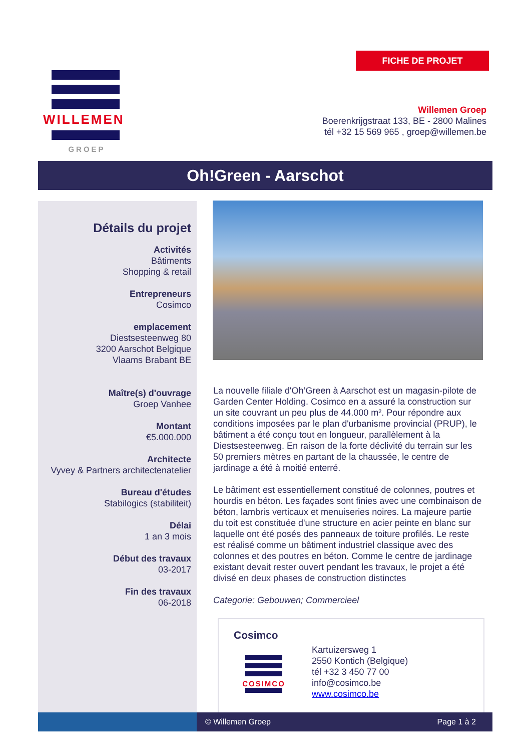FICHE DE PROJET
WILLEMEN
GROEP
Willemen Groep
Boerenkrijgstraat 133, BE - 2800 Malines
tél +32 15 569 965 , groep@willemen.be
Oh!Green - Aarschot
Détails du projet
Activités
Bâtiments
Shopping & retail
Entrepreneurs
Cosimco
emplacement
Diestsesteenweg 80
3200 Aarschot Belgique
Vlaams Brabant BE
Maître(s) d'ouvrage
Groep Vanhee
Montant
€5.000.000
Architecte
Vyvey & Partners architectenatelier
Bureau d'études
Stabilogics (stabiliteit)
Délai
1 an 3 mois
Début des travaux
03-2017
Fin des travaux
06-2018
La nouvelle filiale d'Oh’Green à Aarschot est un magasin-pilote de Garden Center Holding. Cosimco en a assuré la construction sur un site couvrant un peu plus de 44.000 m². Pour répondre aux conditions imposées par le plan d'urbanisme provincial (PRUP), le bâtiment a été conçu tout en longueur, parallèlement à la Diestsesteenweg. En raison de la forte déclivité du terrain sur les 50 premiers mètres en partant de la chaussée, le centre de jardinage a été à moitié enterré.
Le bâtiment est essentiellement constitué de colonnes, poutres et hourdis en béton. Les façades sont finies avec une combinaison de béton, lambris verticaux et menuiseries noires. La majeure partie du toit est constituée d'une structure en acier peinte en blanc sur laquelle ont été posés des panneaux de toiture profilés. Le reste est réalisé comme un bâtiment industriel classique avec des colonnes et des poutres en béton. Comme le centre de jardinage existant devait rester ouvert pendant les travaux, le projet a été divisé en deux phases de construction distinctes
Categorie: Gebouwen; Commercieel
Cosimco
COSIMCO
Kartuizersweg 1
2550 Kontich (Belgique)
tél +32 3 450 77 00
info@cosimco.be
www.cosimco.be
© Willemen Groep Page 1 à 2